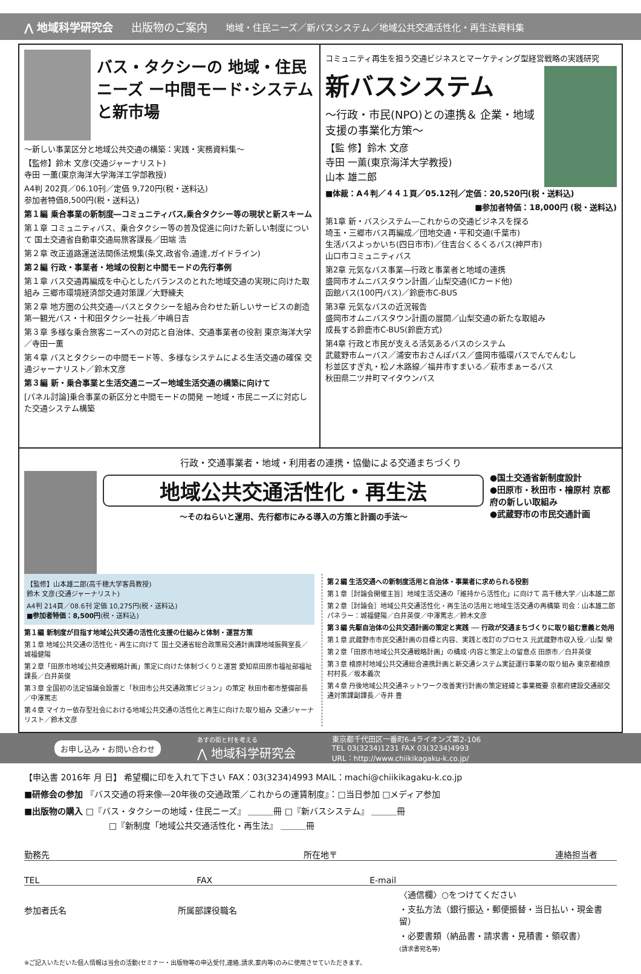⋀ 地域科学研究会 出版物のご案内 地域・住民ニーズ／新バスシステム／地域公共交通活性化・再生法資料集
バス・タクシーの 地域・住民ニーズ ー中間モード･システムと新市場
～新しい事業区分と地域公共交通の構築：実践・実務資料集～
【監修】鈴木 文彦(交通ジャーナリスト)
寺田 一薫(東京海洋大学海洋工学部教授)
A4判 202頁／06.10刊／定価 9,720円(税・送料込)
参加者特価8,500円(税・送料込)
第１編 乗合事業の新制度―コミュニティバス,乗合タクシー等の現状と新スキーム
第１章 コミュニティバス、乗合タクシー等の普及促進に向けた新しい制度について 国土交通省自動車交通局旅客課長／田端 浩
第２章 改正道路運送法関係法規集(条文,政省令,通達,ガイドライン)
第２編 行政・事業者・地域の役割と中間モードの先行事例
第１章 バス交通再編成を中心としたバランスのとれた地域交通の実現に向けた取組み 三郷市環境経済部交通対策課／大野練夫
第２章 地方圏の公共交通―バスとタクシーを組み合わせた新しいサービスの創造 第一観光バス・十和田タクシー社長／中嶋日吉
第３章 多様な乗合旅客ニーズへの対応と自治体、交通事業者の役割 東京海洋大学／寺田一薫
第４章 バスとタクシーの中間モード等、多様なシステムによる生活交通の確保 交通ジャーナリスト／鈴木文彦
第３編 新・乗合事業と生活交通ニーズー地域生活交通の構築に向けて
[パネル討論]乗合事業の新区分と中間モードの開発 ー地域・市民ニーズに対応した交通システム構築
コミュニティ再生を担う交通ビジネスとマーケティング型経営戦略の実践研究
新バスシステム
～行政・市民(NPO)との連携＆ 企業・地域支援の事業化方策～
【監 修】鈴木 文彦
寺田 一薫(東京海洋大学教授)
山本 雄二郎
■体裁：A４判／４４１頁／05.12刊／定価：20,520円(税・送料込)
■参加者特価：18,000円 (税・送料込)
第1章 新・バスシステム―これからの交通ビジネスを探る
埼玉・三郷市バス再編成／団地交通・平和交通(千葉市)
生活バスよっかいち(四日市市)／住吉台くるくるバス(神戸市)
山口市コミュニティバス
第2章 元気なバス事業―行政と事業者と地域の連携
盛岡市オムニバスタウン計画／山梨交通(ICカード他)
函館バス(100円バス)／鈴鹿市C-BUS
第3章 元気なバスの近況報告
盛岡市オムニバスタウン計画の展開／山梨交通の新たな取組み
成長する鈴鹿市C-BUS(鈴鹿方式)
第4章 行政と市民が支える活気あるバスのシステム
武蔵野市ムーバス／浦安市おさんぽバス／盛岡市循環バスでんでんむし
杉並区すぎ丸・松ノ木路線／福井市すまいる／萩市まぁーるバス
秋田県二ツ井町マイタウンバス
行政・交通事業者・地域・利用者の連携・協働による交通まちづくり
地域公共交通活性化・再生法
～そのねらいと運用、先行都市にみる導入の方策と計画の手法～
●国土交通省新制度設計
●田原市・秋田市・檜原村 京都府の新しい取組み
●武蔵野市の市民交通計画
【監修】山本雄二郎(高千穂大学客員教授)
鈴木 文彦(交通ジャーナリスト)
A4判 214頁／08.6刊 定価 10,275円(税・送料込)
■参加者特価：8,500円(税・送料込)
第１編 新制度が目指す地域公共交通の活性化支援の仕組みと体制・運営方策
第１章 地域公共交通の活性化・再生に向けて 国土交通省総合政策局交通計画課地域振興室長／城福健陽
第２章「田原市地域公共交通戦略計画」策定に向けた体制づくりと運営 愛知県田原市福祉部福祉課長／白井英俊
第３章 全国初の法定協議会設置と「秋田市公共交通政策ビジョン」の策定 秋田市都市整備部長／中澤篤志
第４章 マイカー依存型社会における地域公共交通の活性化と再生に向けた取り組み 交通ジャーナリスト／鈴木文彦
第２編 生活交通への新制度活用と自治体・事業者に求められる役割
第１章［討論会開催主旨］地域生活交通の「維持から活性化」に向けて 高千穂大学／山本雄二郎
第２章［討論会］地域公共交通活性化・再生法の活用と地域生活交通の再構築 司会：山本雄二郎 パネラー：城福健陽／白井英俊／中澤篤志／鈴木文彦
第３編 先駆自治体の公共交通計画の策定と実践 ── 行政が交通まちづくりに取り組む意義と効用
第１章 武蔵野市市民交通計画の目標と内容、実践と改訂のプロセス 元武蔵野市収入役／山梨 榮
第２章「田原市地域公共交通戦略計画」の構成･内容と策定上の留意点 田原市／白井英俊
第３章 檜原村地域公共交通総合連携計画と新交通システム実証運行事業の取り組み 東京都檜原村村長／坂本義次
第４章 丹後地域公共交通ネットワーク改善実行計画の策定経緯と事業概要 京都府建設交通部交通対策課副課長／寺井 豊
お申し込み・お問い合わせ あすの街と村を考える
⋀ 地域科学研究会 東京都千代田区一番町6-4ライオンズ第2-106
TEL 03(3234)1231 FAX 03(3234)4993
URL：http://www.chiikikagaku-k.co.jp/
【申込書 2016年 月 日】 希望欄に印を入れて下さい FAX：03(3234)4993 MAIL：machi@chiikikagaku-k.co.jp
■研修会の参加 『バス交通の将来像―20年後の交通政策／これからの運賃制度』：□当日参加 □メディア参加
■出版物の購入 □『バス・タクシーの地域・住民ニーズ』 ＿＿＿冊 □『新バスシステム』 ＿＿＿冊
□『新制度「地域公共交通活性化・再生法』 ＿＿＿冊
勤務先 所在地〒 連絡担当者
TEL FAX E-mail
参加者氏名 所属部課役職名
〈通信欄〉○をつけてください
・支払方法（銀行振込・郵便振替・当日払い・現金書留）
・必要書類（納品書・請求書・見積書・領収書）
(請求書宛名等)
※ご記入いただいた個人情報は当会の活動(セミナー・出版物等の申込受付,連絡,請求,案内等)のみに使用させていただきます。